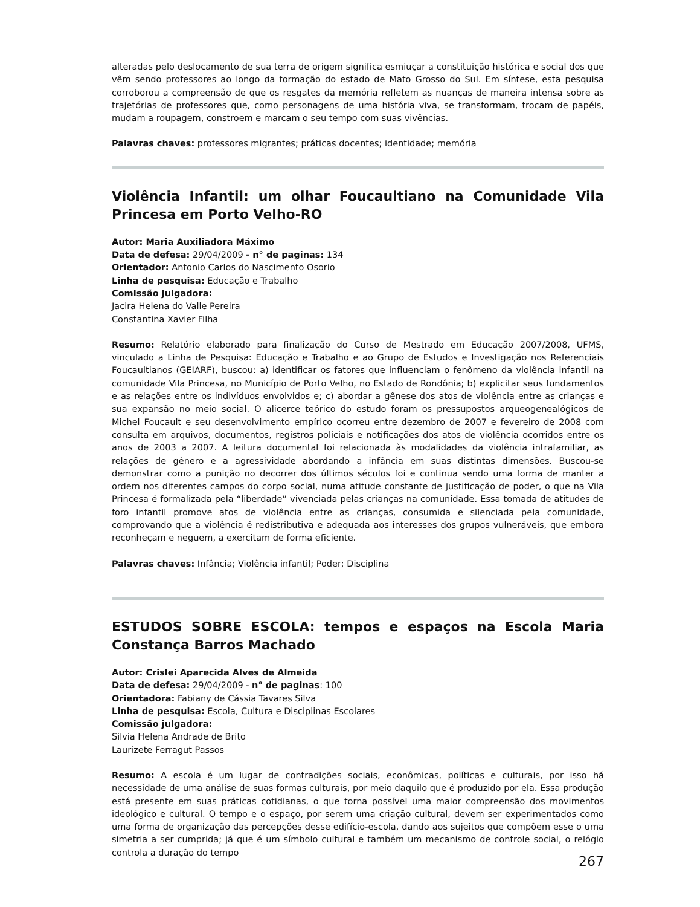alteradas pelo deslocamento de sua terra de origem significa esmiuçar a constituição histórica e social dos que vêm sendo professores ao longo da formação do estado de Mato Grosso do Sul. Em síntese, esta pesquisa corroborou a compreensão de que os resgates da memória refletem as nuanças de maneira intensa sobre as trajetórias de professores que, como personagens de uma história viva, se transformam, trocam de papéis, mudam a roupagem, constroem e marcam o seu tempo com suas vivências.
Palavras chaves: professores migrantes; práticas docentes; identidade; memória
Violência Infantil: um olhar Foucaultiano na Comunidade Vila Princesa em Porto Velho-RO
Autor: Maria Auxiliadora Máximo
Data de defesa: 29/04/2009 - n° de paginas: 134
Orientador: Antonio Carlos do Nascimento Osorio
Linha de pesquisa: Educação e Trabalho
Comissão julgadora:
Jacira Helena do Valle Pereira
Constantina Xavier Filha
Resumo: Relatório elaborado para finalização do Curso de Mestrado em Educação 2007/2008, UFMS, vinculado a Linha de Pesquisa: Educação e Trabalho e ao Grupo de Estudos e Investigação nos Referenciais Foucaultianos (GEIARF), buscou: a) identificar os fatores que influenciam o fenômeno da violência infantil na comunidade Vila Princesa, no Município de Porto Velho, no Estado de Rondônia; b) explicitar seus fundamentos e as relações entre os indivíduos envolvidos e; c) abordar a gênese dos atos de violência entre as crianças e sua expansão no meio social. O alicerce teórico do estudo foram os pressupostos arqueogenealógicos de Michel Foucault e seu desenvolvimento empírico ocorreu entre dezembro de 2007 e fevereiro de 2008 com consulta em arquivos, documentos, registros policiais e notificações dos atos de violência ocorridos entre os anos de 2003 a 2007. A leitura documental foi relacionada às modalidades da violência intrafamiliar, as relações de gênero e a agressividade abordando a infância em suas distintas dimensões. Buscou-se demonstrar como a punição no decorrer dos últimos séculos foi e continua sendo uma forma de manter a ordem nos diferentes campos do corpo social, numa atitude constante de justificação de poder, o que na Vila Princesa é formalizada pela “liberdade” vivenciada pelas crianças na comunidade. Essa tomada de atitudes de foro infantil promove atos de violência entre as crianças, consumida e silenciada pela comunidade, comprovando que a violência é redistributiva e adequada aos interesses dos grupos vulneráveis, que embora reconheçam e neguem, a exercitam de forma eficiente.
Palavras chaves: Infância; Violência infantil; Poder; Disciplina
ESTUDOS SOBRE ESCOLA: tempos e espaços na Escola Maria Constança Barros Machado
Autor: Crislei Aparecida Alves de Almeida
Data de defesa: 29/04/2009 - n° de paginas: 100
Orientadora: Fabiany de Cássia Tavares Silva
Linha de pesquisa: Escola, Cultura e Disciplinas Escolares
Comissão julgadora:
Silvia Helena Andrade de Brito
Laurizete Ferragut Passos
Resumo: A escola é um lugar de contradições sociais, econômicas, políticas e culturais, por isso há necessidade de uma análise de suas formas culturais, por meio daquilo que é produzido por ela. Essa produção está presente em suas práticas cotidianas, o que torna possível uma maior compreensão dos movimentos ideológico e cultural. O tempo e o espaço, por serem uma criação cultural, devem ser experimentados como uma forma de organização das percepções desse edifício-escola, dando aos sujeitos que compõem esse o uma simetria a ser cumprida; já que é um símbolo cultural e também um mecanismo de controle social, o relógio controla a duração do tempo
267